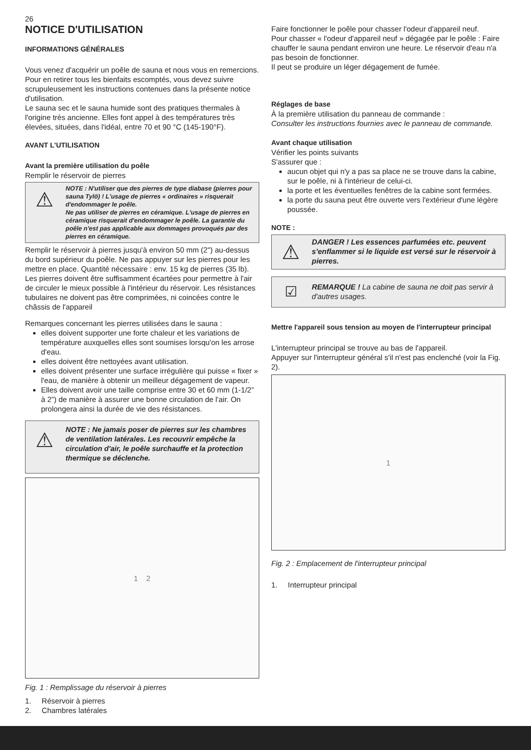26
NOTICE D'UTILISATION
INFORMATIONS GÉNÉRALES
Vous venez d'acquérir un poêle de sauna et nous vous en remercions. Pour en retirer tous les bienfaits escomptés, vous devez suivre scrupuleusement les instructions contenues dans la présente notice d'utilisation.
Le sauna sec et le sauna humide sont des pratiques thermales à l'origine très ancienne. Elles font appel à des températures très élevées, situées, dans l'idéal, entre 70 et 90 °C (145-190°F).
AVANT L'UTILISATION
Avant la première utilisation du poêle
Remplir le réservoir de pierres
⚠
NOTE : N'utiliser que des pierres de type diabase (pierres pour sauna Tylö) ! L'usage de pierres « ordinaires » risquerait d'endommager le poêle.
Ne pas utiliser de pierres en céramique. L'usage de pierres en céramique risquerait d'endommager le poêle. La garantie du poêle n'est pas applicable aux dommages provoqués par des pierres en céramique.
Remplir le réservoir à pierres jusqu'à environ 50 mm (2") au-dessus du bord supérieur du poêle. Ne pas appuyer sur les pierres pour les mettre en place. Quantité nécessaire : env. 15 kg de pierres (35 lb).
Les pierres doivent être suffisamment écartées pour permettre à l'air de circuler le mieux possible à l'intérieur du réservoir. Les résistances tubulaires ne doivent pas être comprimées, ni coincées contre le châssis de l'appareil
Remarques concernant les pierres utilisées dans le sauna :
elles doivent supporter une forte chaleur et les variations de température auxquelles elles sont soumises lorsqu'on les arrose d'eau.
elles doivent être nettoyées avant utilisation.
elles doivent présenter une surface irrégulière qui puisse « fixer » l'eau, de manière à obtenir un meilleur dégagement de vapeur.
Elles doivent avoir une taille comprise entre 30 et 60 mm (1-1/2” à 2”) de manière à assurer une bonne circulation de l'air. On prolongera ainsi la durée de vie des résistances.
⚠
NOTE : Ne jamais poser de pierres sur les chambres de ventilation latérales. Les recouvrir empêche la circulation d'air, le poêle surchauffe et la protection thermique se déclenche.
1 2
Fig. 1 : Remplissage du réservoir à pierres
1. Réservoir à pierres
2. Chambres latérales
Faire fonctionner le poêle pour chasser l'odeur d'appareil neuf.
Pour chasser « l'odeur d'appareil neuf » dégagée par le poêle : Faire chauffer le sauna pendant environ une heure. Le réservoir d'eau n'a pas besoin de fonctionner.
Il peut se produire un léger dégagement de fumée.
Réglages de base
À la première utilisation du panneau de commande :
Consulter les instructions fournies avec le panneau de commande.
Avant chaque utilisation
Vérifier les points suivants
S'assurer que :
aucun objet qui n'y a pas sa place ne se trouve dans la cabine, sur le poêle, ni à l'intérieur de celui-ci.
la porte et les éventuelles fenêtres de la cabine sont fermées.
la porte du sauna peut être ouverte vers l'extérieur d'une légère poussée.
NOTE :
⚠
DANGER ! Les essences parfumées etc. peuvent s'enflammer si le liquide est versé sur le réservoir à pierres.
☑
REMARQUE ! La cabine de sauna ne doit pas servir à d'autres usages.
Mettre l'appareil sous tension au moyen de l'interrupteur principal
L'interrupteur principal se trouve au bas de l'appareil.
Appuyer sur l'interrupteur général s'il n'est pas enclenché (voir la Fig. 2).
1
Fig. 2 : Emplacement de l'interrupteur principal
1. Interrupteur principal